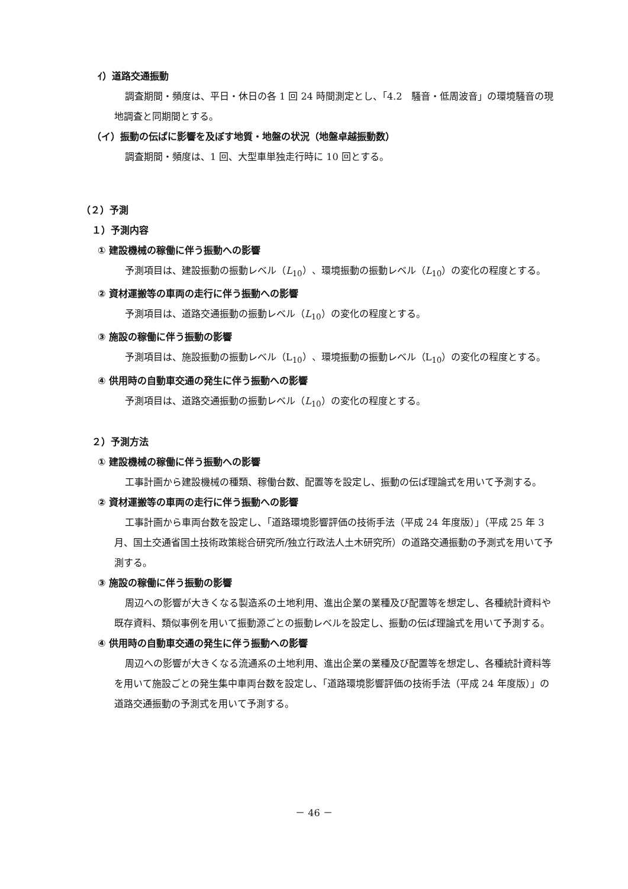ｲ）道路交通振動
調査期間・頻度は、平日・休日の各 1 回 24 時間測定とし、「4.2　騒音・低周波音」の環境騒音の現地調査と同期間とする。
（イ）振動の伝ぱに影響を及ぼす地質・地盤の状況（地盤卓越振動数）
調査期間・頻度は、1 回、大型車単独走行時に 10 回とする。
（２）予測
１）予測内容
① 建設機械の稼働に伴う振動への影響
予測項目は、建設振動の振動レベル（L<sub>10</sub>）、環境振動の振動レベル（L<sub>10</sub>）の変化の程度とする。
② 資材運搬等の車両の走行に伴う振動への影響
予測項目は、道路交通振動の振動レベル（L<sub>10</sub>）の変化の程度とする。
③ 施設の稼働に伴う振動の影響
予測項目は、施設振動の振動レベル（L<sub>10</sub>）、環境振動の振動レベル（L<sub>10</sub>）の変化の程度とする。
④ 供用時の自動車交通の発生に伴う振動への影響
予測項目は、道路交通振動の振動レベル（L<sub>10</sub>）の変化の程度とする。
２）予測方法
① 建設機械の稼働に伴う振動への影響
工事計画から建設機械の種類、稼働台数、配置等を設定し、振動の伝ぱ理論式を用いて予測する。
② 資材運搬等の車両の走行に伴う振動への影響
工事計画から車両台数を設定し、「道路環境影響評価の技術手法（平成 24 年度版）」（平成 25 年 3 月、国土交通省国土技術政策総合研究所/独立行政法人土木研究所）の道路交通振動の予測式を用いて予測する。
③ 施設の稼働に伴う振動の影響
周辺への影響が大きくなる製造系の土地利用、進出企業の業種及び配置等を想定し、各種統計資料や既存資料、類似事例を用いて振動源ごとの振動レベルを設定し、振動の伝ぱ理論式を用いて予測する。
④ 供用時の自動車交通の発生に伴う振動への影響
周辺への影響が大きくなる流通系の土地利用、進出企業の業種及び配置等を想定し、各種統計資料等を用いて施設ごとの発生集中車両台数を設定し、「道路環境影響評価の技術手法（平成 24 年度版）」の道路交通振動の予測式を用いて予測する。
－ 46 －